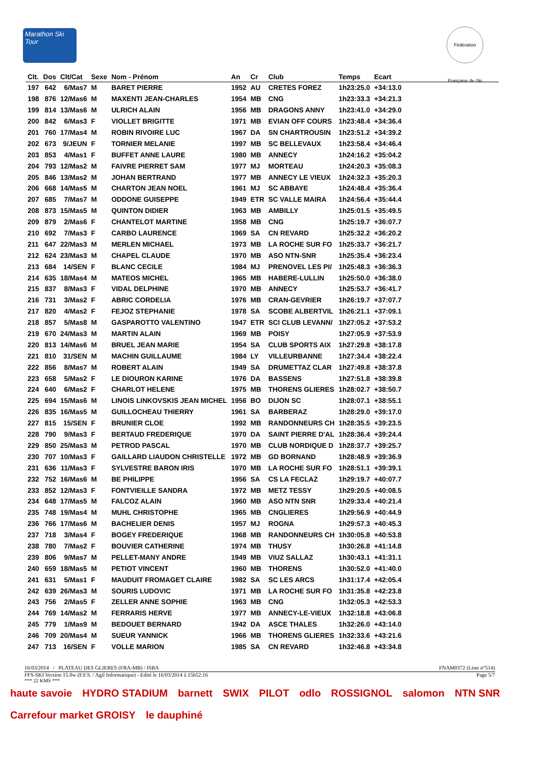Marathon Ski Tour
Fédération Française de Ski
| Clt. | Dos | Clt/Cat | Sexe | Nom - Prénom | An | Cr | Club | Temps | Ecart |
| --- | --- | --- | --- | --- | --- | --- | --- | --- | --- |
| 197 | 642 | 6/Mas7 | M | BARET PIERRE | 1952 | AU | CRETES FOREZ | 1h23:25.0 | +34:13.0 |
| 198 | 876 | 12/Mas6 | M | MAXENTI JEAN-CHARLES | 1954 | MB | CNG | 1h23:33.3 | +34:21.3 |
| 199 | 814 | 13/Mas6 | M | ULRICH ALAIN | 1956 | MB | DRAGONS ANNY | 1h23:41.0 | +34:29.0 |
| 200 | 842 | 6/Mas3 | F | VIOLLET BRIGITTE | 1971 | MB | EVIAN OFF COURS | 1h23:48.4 | +34:36.4 |
| 201 | 760 | 17/Mas4 | M | ROBIN RIVOIRE LUC | 1967 | DA | SN CHARTROUSIN | 1h23:51.2 | +34:39.2 |
| 202 | 673 | 9/JEUN | F | TORNIER MELANIE | 1997 | MB | SC BELLEVAUX | 1h23:58.4 | +34:46.4 |
| 203 | 853 | 4/Mas1 | F | BUFFET ANNE LAURE | 1980 | MB | ANNECY | 1h24:16.2 | +35:04.2 |
| 204 | 793 | 12/Mas2 | M | FAIVRE PIERRET SAM | 1977 | MJ | MORTEAU | 1h24:20.3 | +35:08.3 |
| 205 | 846 | 13/Mas2 | M | JOHAN BERTRAND | 1977 | MB | ANNECY LE VIEUX | 1h24:32.3 | +35:20.3 |
| 206 | 668 | 14/Mas5 | M | CHARTON JEAN NOEL | 1961 | MJ | SC ABBAYE | 1h24:48.4 | +35:36.4 |
| 207 | 685 | 7/Mas7 | M | ODDONE GUISEPPE | 1949 | ETR | SC VALLE MAIRA | 1h24:56.4 | +35:44.4 |
| 208 | 873 | 15/Mas5 | M | QUINTON DIDIER | 1963 | MB | AMBILLY | 1h25:01.5 | +35:49.5 |
| 209 | 879 | 2/Mas6 | F | CHANTELOT MARTINE | 1958 | MB | CNG | 1h25:19.7 | +36:07.7 |
| 210 | 692 | 7/Mas3 | F | CARBO LAURENCE | 1969 | SA | CN REVARD | 1h25:32.2 | +36:20.2 |
| 211 | 647 | 22/Mas3 | M | MERLEN MICHAEL | 1973 | MB | LA ROCHE SUR FO | 1h25:33.7 | +36:21.7 |
| 212 | 624 | 23/Mas3 | M | CHAPEL CLAUDE | 1970 | MB | ASO NTN-SNR | 1h25:35.4 | +36:23.4 |
| 213 | 684 | 14/SEN | F | BLANC CECILE | 1984 | MJ | PRENOVEL LES PI/ | 1h25:48.3 | +36:36.3 |
| 214 | 635 | 18/Mas4 | M | MATEOS MICHEL | 1965 | MB | HABERE-LULLIN | 1h25:50.0 | +36:38.0 |
| 215 | 837 | 8/Mas3 | F | VIDAL DELPHINE | 1970 | MB | ANNECY | 1h25:53.7 | +36:41.7 |
| 216 | 731 | 3/Mas2 | F | ABRIC CORDELIA | 1976 | MB | CRAN-GEVRIER | 1h26:19.7 | +37:07.7 |
| 217 | 820 | 4/Mas2 | F | FEJOZ STEPHANIE | 1978 | SA | SCOBE ALBERTVIL | 1h26:21.1 | +37:09.1 |
| 218 | 857 | 5/Mas8 | M | GASPAROTTO VALENTINO | 1947 | ETR | SCI CLUB LEVANN/ | 1h27:05.2 | +37:53.2 |
| 219 | 670 | 24/Mas3 | M | MARTIN ALAIN | 1969 | MB | POISY | 1h27:05.9 | +37:53.9 |
| 220 | 813 | 14/Mas6 | M | BRUEL JEAN MARIE | 1954 | SA | CLUB SPORTS AIX | 1h27:29.8 | +38:17.8 |
| 221 | 810 | 31/SEN | M | MACHIN GUILLAUME | 1984 | LY | VILLEURBANNE | 1h27:34.4 | +38:22.4 |
| 222 | 856 | 8/Mas7 | M | ROBERT ALAIN | 1949 | SA | DRUMETTAZ CLAR | 1h27:49.8 | +38:37.8 |
| 223 | 658 | 5/Mas2 | F | LE DIOURON KARINE | 1976 | DA | BASSENS | 1h27:51.8 | +38:39.8 |
| 224 | 640 | 6/Mas2 | F | CHARLOT HELENE | 1975 | MB | THORENS GLIERES | 1h28:02.7 | +38:50.7 |
| 225 | 694 | 15/Mas6 | M | LINOIS LINKOVSKIS JEAN MICHEL | 1956 | BO | DIJON SC | 1h28:07.1 | +38:55.1 |
| 226 | 835 | 16/Mas5 | M | GUILLOCHEAU THIERRY | 1961 | SA | BARBERAZ | 1h28:29.0 | +39:17.0 |
| 227 | 815 | 15/SEN | F | BRUNIER CLOE | 1992 | MB | RANDONNEURS CH | 1h28:35.5 | +39:23.5 |
| 228 | 790 | 9/Mas3 | F | BERTAUD FREDERIQUE | 1970 | DA | SAINT PIERRE D'AL | 1h28:36.4 | +39:24.4 |
| 229 | 850 | 25/Mas3 | M | PETROD PASCAL | 1970 | MB | CLUB NORDIQUE D | 1h28:37.7 | +39:25.7 |
| 230 | 707 | 10/Mas3 | F | GAILLARD LIAUDON CHRISTELLE | 1972 | MB | GD BORNAND | 1h28:48.9 | +39:36.9 |
| 231 | 636 | 11/Mas3 | F | SYLVESTRE BARON IRIS | 1970 | MB | LA ROCHE SUR FO | 1h28:51.1 | +39:39.1 |
| 232 | 752 | 16/Mas6 | M | BE PHILIPPE | 1956 | SA | CS LA FECLAZ | 1h29:19.7 | +40:07.7 |
| 233 | 852 | 12/Mas3 | F | FONTVIEILLE SANDRA | 1972 | MB | METZ TESSY | 1h29:20.5 | +40:08.5 |
| 234 | 648 | 17/Mas5 | M | FALCOZ ALAIN | 1960 | MB | ASO NTN SNR | 1h29:33.4 | +40:21.4 |
| 235 | 748 | 19/Mas4 | M | MUHL CHRISTOPHE | 1965 | MB | CNGLIERES | 1h29:56.9 | +40:44.9 |
| 236 | 766 | 17/Mas6 | M | BACHELIER DENIS | 1957 | MJ | ROGNA | 1h29:57.3 | +40:45.3 |
| 237 | 718 | 3/Mas4 | F | BOGEY FREDERIQUE | 1968 | MB | RANDONNEURS CH | 1h30:05.8 | +40:53.8 |
| 238 | 780 | 7/Mas2 | F | BOUVIER CATHERINE | 1974 | MB | THUSY | 1h30:26.8 | +41:14.8 |
| 239 | 806 | 9/Mas7 | M | PELLET-MANY ANDRE | 1949 | MB | VIUZ SALLAZ | 1h30:43.1 | +41:31.1 |
| 240 | 659 | 18/Mas5 | M | PETIOT VINCENT | 1960 | MB | THORENS | 1h30:52.0 | +41:40.0 |
| 241 | 631 | 5/Mas1 | F | MAUDUIT FROMAGET CLAIRE | 1982 | SA | SC LES ARCS | 1h31:17.4 | +42:05.4 |
| 242 | 639 | 26/Mas3 | M | SOURIS LUDOVIC | 1971 | MB | LA ROCHE SUR FO | 1h31:35.8 | +42:23.8 |
| 243 | 756 | 2/Mas5 | F | ZELLER ANNE SOPHIE | 1963 | MB | CNG | 1h32:05.3 | +42:53.3 |
| 244 | 769 | 14/Mas2 | M | FERRARIS HERVE | 1977 | MB | ANNECY-LE-VIEUX | 1h32:18.8 | +43:06.8 |
| 245 | 779 | 1/Mas9 | M | BEDOUET BERNARD | 1942 | DA | ASCE THALES | 1h32:26.0 | +43:14.0 |
| 246 | 709 | 20/Mas4 | M | SUEUR YANNICK | 1966 | MB | THORENS GLIERES | 1h32:33.6 | +43:21.6 |
| 247 | 713 | 16/SEN | F | VOLLE MARION | 1985 | SA | CN REVARD | 1h32:46.8 | +43:34.8 |
16/03/2014 / PLATEAU DES GLIERES (FRA-MB) / ISBA FNAM0372 (Liste n°514)
FFS-SKI Version 15.0w (F.F.S. / Agil Informatique) - Edité le 16/03/2014 à 15h52:16 Page 5/7
*** 22 KMS ***
haute savoie HYDRO STADIUM barnett SWIX PILOT odlo ROSSIGNOL salomon NTN SNR Carrefour market GROISY le dauphiné